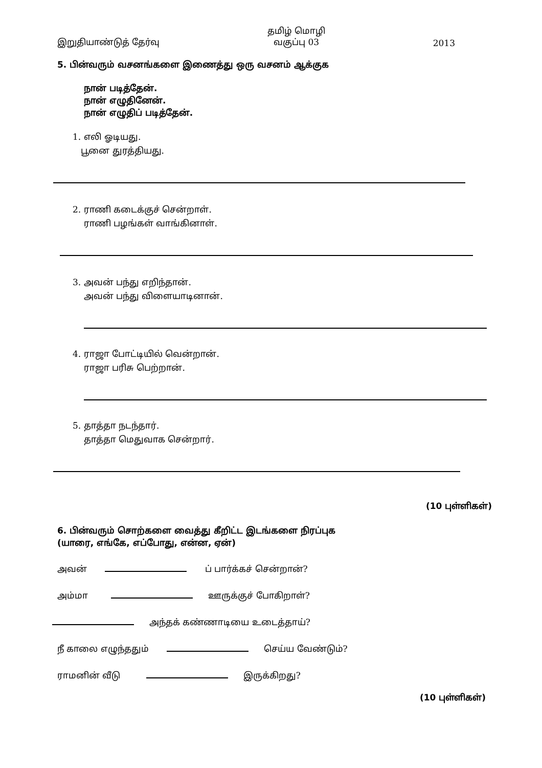இறுதியாண்டுத் தேர்வு
தமிழ் மொழி
வகுப்பு 03
2013
5. பின்வரும் வசனங்களை இணைத்து ஒரு வசனம் ஆக்குக
நான் படித்தேன்.
நான் எழுதினேன்.
நான் எழுதிப் படித்தேன்.
1. எலி ஓடியது.
பூனை துரத்தியது.
2. ராணி கடைக்குச் சென்றாள்.
ராணி பழங்கள் வாங்கினாள்.
3. அவன் பந்து எறிந்தான்.
அவன் பந்து விளையாடினான்.
4. ராஜா போட்டியில் வென்றான்.
ராஜா பரிசு பெற்றான்.
5. தாத்தா நடந்தார்.
தாத்தா மெதுவாக சென்றார்.
(10 புள்ளிகள்)
6. பின்வரும் சொற்களை வைத்து கீறிட்ட இடங்களை நிரப்புக
(யாரை, எங்கே, எப்போது, என்ன, ஏன்)
அவன் ப் பார்க்கச் சென்றான்?
அம்மா ஊருக்குச் போகிறாள்?
அந்தக் கண்ணாடியை உடைத்தாய்?
நீ காலை எழுந்ததும் செய்ய வேண்டும்?
ராமனின் வீடு இருக்கிறது?
(10 புள்ளிகள்)